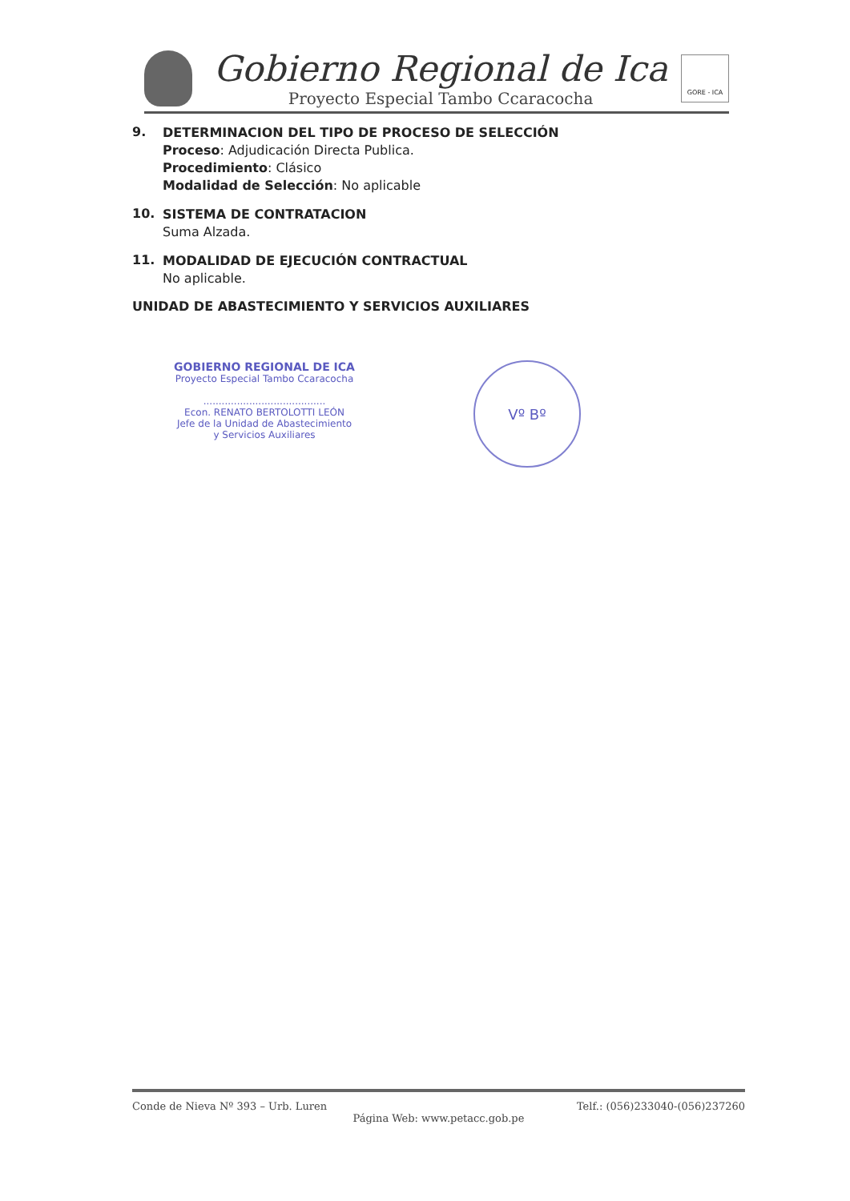Gobierno Regional de Ica
Proyecto Especial Tambo Ccaracocha
GORE - ICA
9.
DETERMINACION DEL TIPO DE PROCESO DE SELECCIÓN
Proceso: Adjudicación Directa Publica.
Procedimiento: Clásico
Modalidad de Selección: No aplicable
10.
SISTEMA DE CONTRATACION
Suma Alzada.
11.
MODALIDAD DE EJECUCIÓN CONTRACTUAL
No aplicable.
UNIDAD DE ABASTECIMIENTO Y SERVICIOS AUXILIARES
GOBIERNO REGIONAL DE ICA
Proyecto Especial Tambo Ccaracocha
........................................
Econ. RENATO BERTOLOTTI LEÓN
Jefe de la Unidad de Abastecimiento
y Servicios Auxiliares
Vº Bº
Conde de Nieva Nº 393 – Urb. Luren Telf.: (056)233040-(056)237260
Página Web: www.petacc.gob.pe